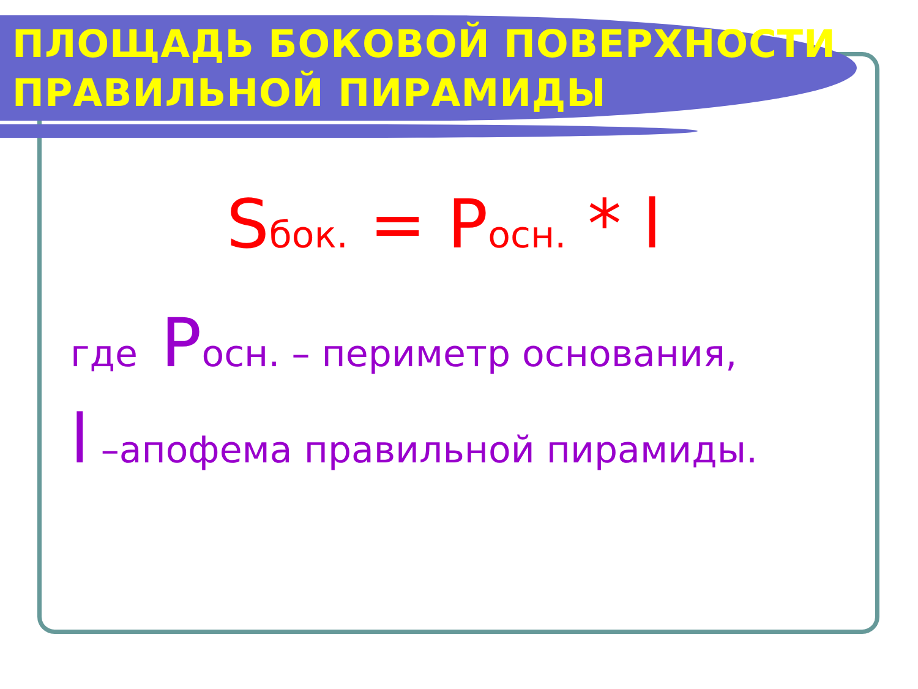ПЛОЩАДЬ БОКОВОЙ ПОВЕРХНОСТИ
ПРАВИЛЬНОЙ ПИРАМИДЫ
Sбок. = Pосн. * l
где Pосн. – периметр основания,
l –апофема правильной пирамиды.